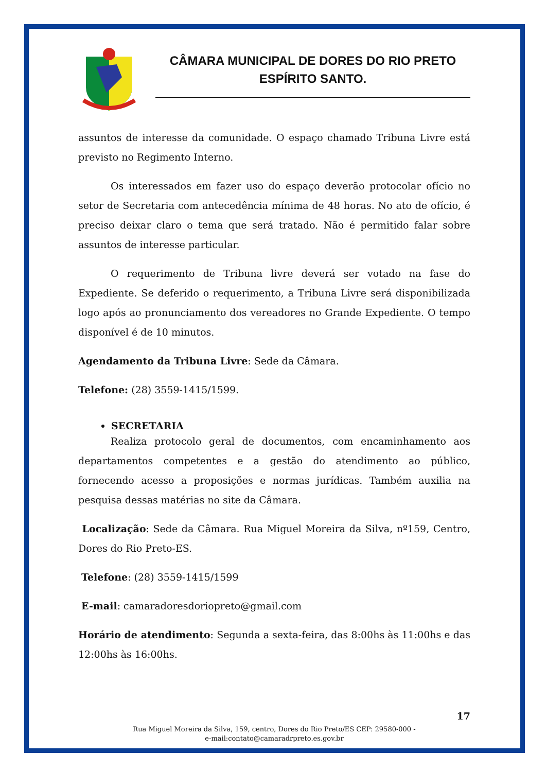CÂMARA MUNICIPAL DE DORES DO RIO PRETO
ESPÍRITO SANTO.
assuntos de interesse da comunidade. O espaço chamado Tribuna Livre está previsto no Regimento Interno.
Os interessados em fazer uso do espaço deverão protocolar ofício no setor de Secretaria com antecedência mínima de 48 horas. No ato de ofício, é preciso deixar claro o tema que será tratado. Não é permitido falar sobre assuntos de interesse particular.
O requerimento de Tribuna livre deverá ser votado na fase do Expediente. Se deferido o requerimento, a Tribuna Livre será disponibilizada logo após ao pronunciamento dos vereadores no Grande Expediente. O tempo disponível é de 10 minutos.
Agendamento da Tribuna Livre: Sede da Câmara.
Telefone: (28) 3559-1415/1599.
SECRETARIA
Realiza protocolo geral de documentos, com encaminhamento aos departamentos competentes e a gestão do atendimento ao público, fornecendo acesso a proposições e normas jurídicas. Também auxilia na pesquisa dessas matérias no site da Câmara.
Localização: Sede da Câmara. Rua Miguel Moreira da Silva, nº159, Centro, Dores do Rio Preto-ES.
Telefone: (28) 3559-1415/1599
E-mail: camaradoresdoriopreto@gmail.com
Horário de atendimento: Segunda a sexta-feira, das 8:00hs às 11:00hs e das 12:00hs às 16:00hs.
17
Rua Miguel Moreira da Silva, 159, centro, Dores do Rio Preto/ES CEP: 29580-000 -
e-mail:contato@camaradrpreto.es.gov.br